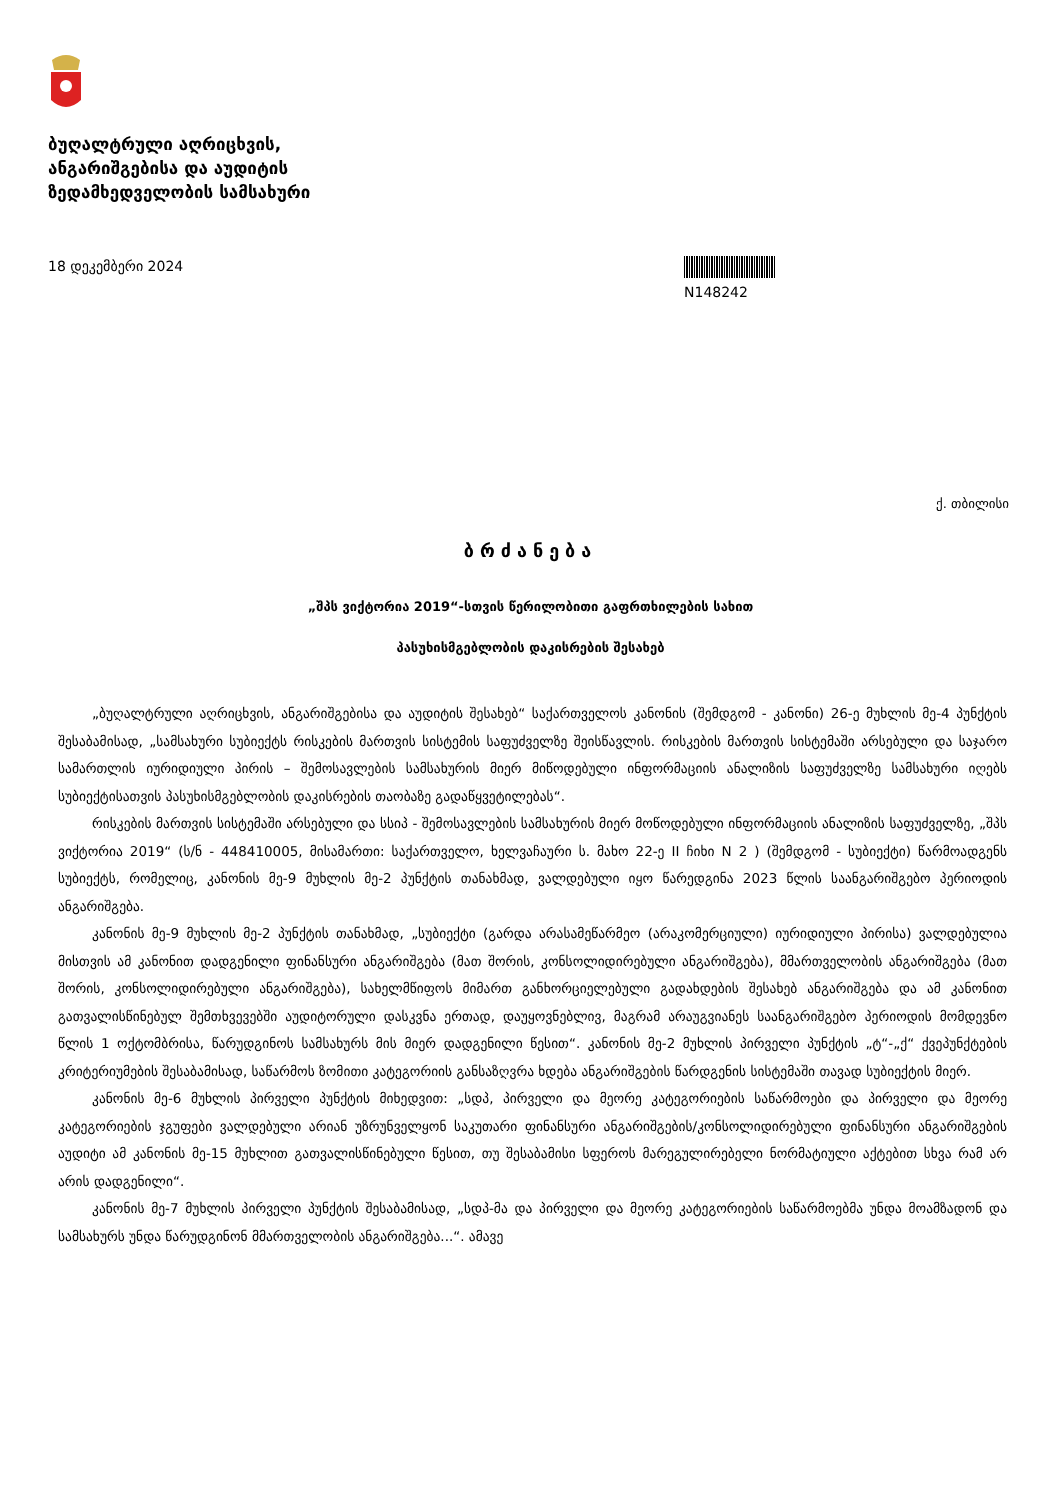ბუღალტრული აღრიცხვის,
ანგარიშგებისა და აუდიტის
ზედამხედველობის სამსახური
18 დეკემბერი 2024 N148242
ქ. თბილისი
ბრძანება
„შპს ვიქტორია 2019“-სთვის წერილობითი გაფრთხილების სახით
პასუხისმგებლობის დაკისრების შესახებ
„ბუღალტრული აღრიცხვის, ანგარიშგებისა და აუდიტის შესახებ“ საქართველოს კანონის (შემდგომ - კანონი) 26-ე მუხლის მე-4 პუნქტის შესაბამისად, „სამსახური სუბიექტს რისკების მართვის სისტემის საფუძველზე შეისწავლის. რისკების მართვის სისტემაში არსებული და საჯარო სამართლის იურიდიული პირის – შემოსავლების სამსახურის მიერ მიწოდებული ინფორმაციის ანალიზის საფუძველზე სამსახური იღებს სუბიექტისათვის პასუხისმგებლობის დაკისრების თაობაზე გადაწყვეტილებას“.
რისკების მართვის სისტემაში არსებული და სსიპ - შემოსავლების სამსახურის მიერ მოწოდებული ინფორმაციის ანალიზის საფუძველზე, „შპს ვიქტორია 2019“ (ს/ნ - 448410005, მისამართი: საქართველო, ხელვაჩაური ს. მახო 22-ე II ჩიხი N 2 ) (შემდგომ - სუბიექტი) წარმოადგენს სუბიექტს, რომელიც, კანონის მე-9 მუხლის მე-2 პუნქტის თანახმად, ვალდებული იყო წარედგინა 2023 წლის საანგარიშგებო პერიოდის ანგარიშგება.
კანონის მე-9 მუხლის მე-2 პუნქტის თანახმად, „სუბიექტი (გარდა არასამეწარმეო (არაკომერციული) იურიდიული პირისა) ვალდებულია მისთვის ამ კანონით დადგენილი ფინანსური ანგარიშგება (მათ შორის, კონსოლიდირებული ანგარიშგება), მმართველობის ანგარიშგება (მათ შორის, კონსოლიდირებული ანგარიშგება), სახელმწიფოს მიმართ განხორციელებული გადახდების შესახებ ანგარიშგება და ამ კანონით გათვალისწინებულ შემთხვევებში აუდიტორული დასკვნა ერთად, დაუყოვნებლივ, მაგრამ არაუგვიანეს საანგარიშგებო პერიოდის მომდევნო წლის 1 ოქტომბრისა, წარუდგინოს სამსახურს მის მიერ დადგენილი წესით“. კანონის მე-2 მუხლის პირველი პუნქტის „ტ“-„ქ“ ქვეპუნქტების კრიტერიუმების შესაბამისად, საწარმოს ზომითი კატეგორიის განსაზღვრა ხდება ანგარიშგების წარდგენის სისტემაში თავად სუბიექტის მიერ.
კანონის მე-6 მუხლის პირველი პუნქტის მიხედვით: „სდპ, პირველი და მეორე კატეგორიების საწარმოები და პირველი და მეორე კატეგორიების ჯგუფები ვალდებული არიან უზრუნველყონ საკუთარი ფინანსური ანგარიშგების/კონსოლიდირებული ფინანსური ანგარიშგების აუდიტი ამ კანონის მე-15 მუხლით გათვალისწინებული წესით, თუ შესაბამისი სფეროს მარეგულირებელი ნორმატიული აქტებით სხვა რამ არ არის დადგენილი“.
კანონის მე-7 მუხლის პირველი პუნქტის შესაბამისად, „სდპ-მა და პირველი და მეორე კატეგორიების საწარმოებმა უნდა მოამზადონ და სამსახურს უნდა წარუდგინონ მმართველობის ანგარიშგება...“. ამავე